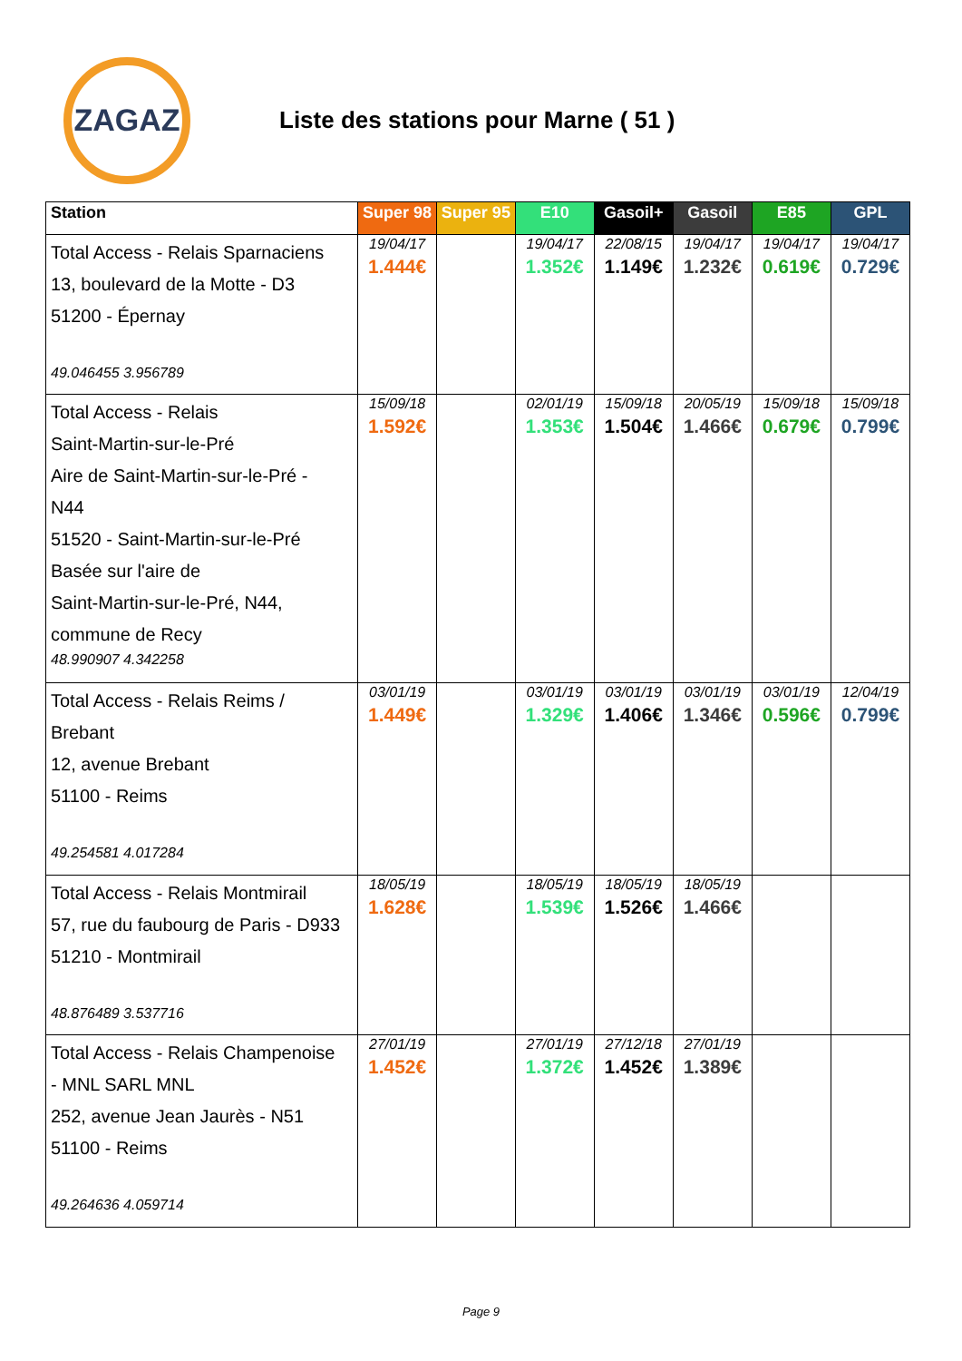ZAGAZ
Liste des stations pour Marne ( 51 )
| Station | Super 98 | Super 95 | E10 | Gasoil+ | Gasoil | E85 | GPL |
| --- | --- | --- | --- | --- | --- | --- | --- |
| Total Access - Relais Sparnaciens 13, boulevard de la Motte - D3 51200 - Épernay 49.046455 3.956789 | 19/04/17 1.444€ | | 19/04/17 1.352€ | 22/08/15 1.149€ | 19/04/17 1.232€ | 19/04/17 0.619€ | 19/04/17 0.729€ |
| Total Access - Relais Saint-Martin-sur-le-Pré Aire de Saint-Martin-sur-le-Pré - N44 51520 - Saint-Martin-sur-le-Pré Basée sur l'aire de Saint-Martin-sur-le-Pré, N44, commune de Recy 48.990907 4.342258 | 15/09/18 1.592€ | | 02/01/19 1.353€ | 15/09/18 1.504€ | 20/05/19 1.466€ | 15/09/18 0.679€ | 15/09/18 0.799€ |
| Total Access - Relais Reims / Brebant 12, avenue Brebant 51100 - Reims 49.254581 4.017284 | 03/01/19 1.449€ | | 03/01/19 1.329€ | 03/01/19 1.406€ | 03/01/19 1.346€ | 03/01/19 0.596€ | 12/04/19 0.799€ |
| Total Access - Relais Montmirail 57, rue du faubourg de Paris - D933 51210 - Montmirail 48.876489 3.537716 | 18/05/19 1.628€ | | 18/05/19 1.539€ | 18/05/19 1.526€ | 18/05/19 1.466€ | | |
| Total Access - Relais Champenoise - MNL SARL MNL 252, avenue Jean Jaurès - N51 51100 - Reims 49.264636 4.059714 | 27/01/19 1.452€ | | 27/01/19 1.372€ | 27/12/18 1.452€ | 27/01/19 1.389€ | | |
Page 9